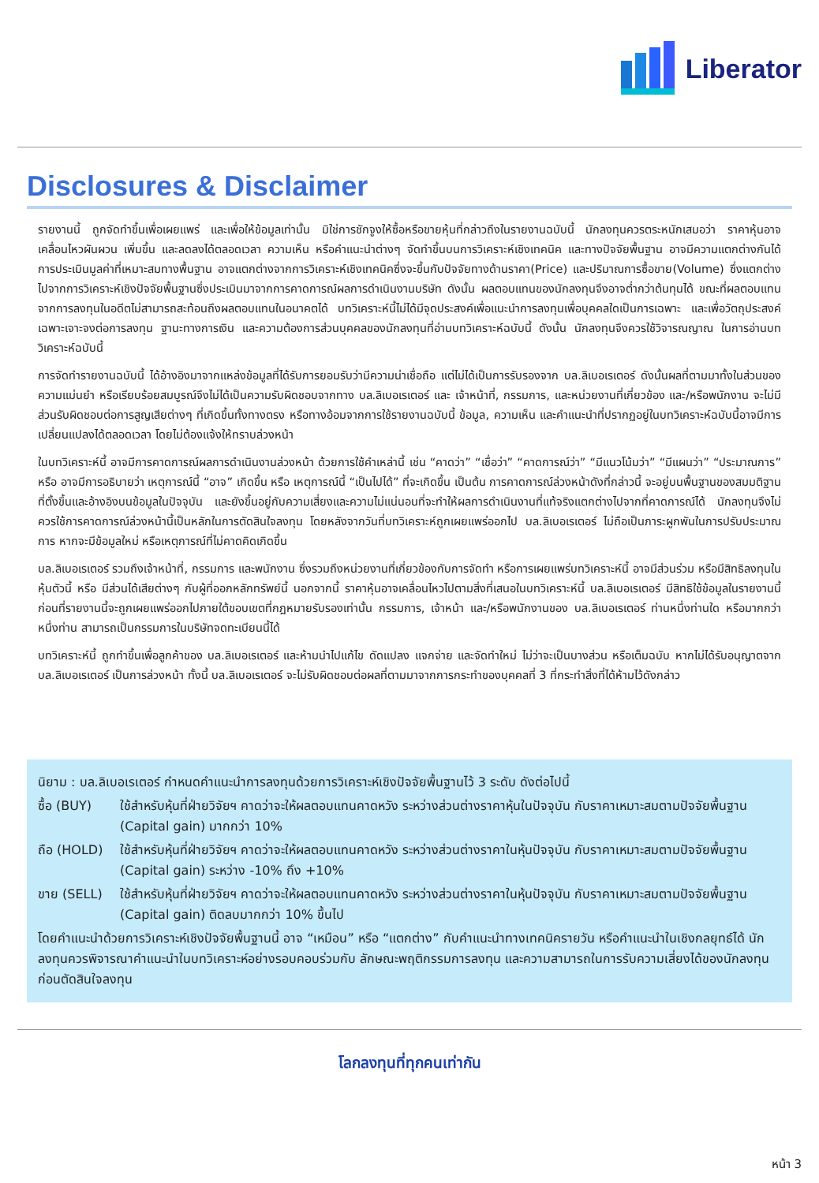Liberator
Disclosures & Disclaimer
รายงานนี้ ถูกจัดทำขึ้นเพื่อเผยแพร่ และเพื่อให้ข้อมูลเท่านั้น มิใช่การชักจูงให้ซื้อหรือขายหุ้นที่กล่าวถึงในรายงานฉบับนี้ นักลงทุนควรตระหนักเสมอว่า ราคาหุ้นอาจเคลื่อนไหวผันผวน เพิ่มขึ้น และลดลงได้ตลอดเวลา ความเห็น หรือคำแนะนำต่างๆ จัดทำขึ้นบนการวิเคราะห์เชิงเทคนิค และทางปัจจัยพื้นฐาน อาจมีความแตกต่างกันได้ การประเมินมูลค่าที่เหมาะสมทางพื้นฐาน อาจแตกต่างจากการวิเคราะห์เชิงเทคนิคซึ่งจะขึ้นกับปัจจัยทางด้านราคา(Price) และปริมาณการซื้อขาย(Volume) ซึ่งแตกต่างไปจากการวิเคราะห์เชิงปัจจัยพื้นฐานซึ่งประเมินมาจากการคาดการณ์ผลการดำเนินงานบริษัท ดังนั้น ผลตอบแทนของนักลงทุนจึงอาจต่ำกว่าต้นทุนได้ ขณะที่ผลตอบแทนจากการลงทุนในอดีตไม่สามารถสะท้อนถึงผลตอบแทนในอนาคตได้ บทวิเคราะห์นี้ไม่ได้มีจุดประสงค์เพื่อแนะนำการลงทุนเพื่อบุคคลใดเป็นการเฉพาะ และเพื่อวัตถุประสงค์เฉพาะเจาะจงต่อการลงทุน ฐานะทางการเงิน และความต้องการส่วนบุคคลของนักลงทุนที่อ่านบทวิเคราะห์ฉบับนี้ ดังนั้น นักลงทุนจึงควรใช้วิจารณญาณ ในการอ่านบทวิเคราะห์ฉบับนี้
การจัดทำรายงานฉบับนี้ ได้อ้างอิงมาจากแหล่งข้อมูลที่ได้รับการยอมรับว่ามีความน่าเชื่อถือ แต่ไม่ได้เป็นการรับรองจาก บล.ลิเบอเรเตอร์ ดังนั้นผลที่ตามมาทั้งในส่วนของความแม่นยำ หรือเรียบร้อยสมบูรณ์จึงไม่ได้เป็นความรับผิดชอบจากทาง บล.ลิเบอเรเตอร์ และ เจ้าหน้าที่, กรรมการ, และหน่วยงานที่เกี่ยวข้อง และ/หรือพนักงาน จะไม่มีส่วนรับผิดชอบต่อการสูญเสียต่างๆ ที่เกิดขึ้นทั้งทางตรง หรือทางอ้อมจากการใช้รายงานฉบับนี้ ข้อมูล, ความเห็น และคำแนะนำที่ปรากฏอยู่ในบทวิเคราะห์ฉบับนี้อาจมีการเปลี่ยนแปลงได้ตลอดเวลา โดยไม่ต้องแจ้งให้ทราบล่วงหน้า
ในบทวิเคราะห์นี้ อาจมีการคาดการณ์ผลการดำเนินงานล่วงหน้า ด้วยการใช้คำเหล่านี้ เช่น “คาดว่า” “เชื่อว่า” “คาดการณ์ว่า” “มีแนวโน้มว่า” “มีแผนว่า” “ประมาณการ” หรือ อาจมีการอธิบายว่า เหตุการณ์นี้ “อาจ” เกิดขึ้น หรือ เหตุการณ์นี้ “เป็นไปได้” ที่จะเกิดขึ้น เป็นต้น การคาดการณ์ล่วงหน้าดังที่กล่าวนี้ จะอยู่บนพื้นฐานของสมมติฐานที่ตั้งขึ้นและอ้างอิงบนข้อมูลในปัจจุบัน และยังขึ้นอยู่กับความเสี่ยงและความไม่แน่นอนที่จะทำให้ผลการดำเนินงานที่แท้จริงแตกต่างไปจากที่คาดการณ์ได้ นักลงทุนจึงไม่ควรใช้การคาดการณ์ล่วงหน้านี้เป็นหลักในการตัดสินใจลงทุน โดยหลังจากวันที่บทวิเคราะห์ถูกเผยแพร่ออกไป บล.ลิเบอเรเตอร์ ไม่ถือเป็นภาระผูกพันในการปรับประมาณการ หากจะมีข้อมูลใหม่ หรือเหตุการณ์ที่ไม่คาดคิดเกิดขึ้น
บล.ลิเบอเรเตอร์ รวมถึงเจ้าหน้าที่, กรรมการ และพนักงาน ซึ่งรวมถึงหน่วยงานที่เกี่ยวข้องกับการจัดทำ หรือการเผยแพร่บทวิเคราะห์นี้ อาจมีส่วนร่วม หรือมีสิทธิลงทุนในหุ้นตัวนี้ หรือ มีส่วนได้เสียต่างๆ กับผู้ที่ออกหลักทรัพย์นี้ นอกจากนี้ ราคาหุ้นอาจเคลื่อนไหวไปตามสิ่งที่เสนอในบทวิเคราะห์นี้ บล.ลิเบอเรเตอร์ มีสิทธิใช้ข้อมูลในรายงานนี้ ก่อนที่รายงานนี้จะถูกเผยแพร่ออกไปภายใต้ขอบเขตที่กฎหมายรับรองเท่านั้น กรรมการ, เจ้าหน้า และ/หรือพนักงานของ บล.ลิเบอเรเตอร์ ท่านหนึ่งท่านใด หรือมากกว่าหนึ่งท่าน สามารถเป็นกรรมการในบริษัทจดทะเบียนนี้ได้
บทวิเคราะห์นี้ ถูกทำขึ้นเพื่อลูกค้าของ บล.ลิเบอเรเตอร์ และห้ามนำไปแก้ไข ดัดแปลง แจกจ่าย และจัดทำใหม่ ไม่ว่าจะเป็นบางส่วน หรือเต็มฉบับ หากไม่ได้รับอนุญาตจาก บล.ลิเบอเรเตอร์ เป็นการล่วงหน้า ทั้งนี้ บล.ลิเบอเรเตอร์ จะไม่รับผิดชอบต่อผลที่ตามมาจากการกระทำของบุคคลที่ 3 ที่กระทำสิ่งที่ได้ห้ามไว้ดังกล่าว
นิยาม : บล.ลิเบอเรเตอร์ กำหนดคำแนะนำการลงทุนด้วยการวิเคราะห์เชิงปัจจัยพื้นฐานไว้ 3 ระดับ ดังต่อไปนี้
ซื้อ (BUY) ใช้สำหรับหุ้นที่ฝ่ายวิจัยฯ คาดว่าจะให้ผลตอบแทนคาดหวัง ระหว่างส่วนต่างราคาหุ้นในปัจจุบัน กับราคาเหมาะสมตามปัจจัยพื้นฐาน (Capital gain) มากกว่า 10%
ถือ (HOLD) ใช้สำหรับหุ้นที่ฝ่ายวิจัยฯ คาดว่าจะให้ผลตอบแทนคาดหวัง ระหว่างส่วนต่างราคาในหุ้นปัจจุบัน กับราคาเหมาะสมตามปัจจัยพื้นฐาน (Capital gain) ระหว่าง -10% ถึง +10%
ขาย (SELL) ใช้สำหรับหุ้นที่ฝ่ายวิจัยฯ คาดว่าจะให้ผลตอบแทนคาดหวัง ระหว่างส่วนต่างราคาในหุ้นปัจจุบัน กับราคาเหมาะสมตามปัจจัยพื้นฐาน (Capital gain) ติดลบมากกว่า 10% ขึ้นไป
โดยคำแนะนำด้วยการวิเคราะห์เชิงปัจจัยพื้นฐานนี้ อาจ “เหมือน” หรือ “แตกต่าง” กับคำแนะนำทางเทคนิครายวัน หรือคำแนะนำในเชิงกลยุทธ์ได้ นักลงทุนควรพิจารณาคำแนะนำในบทวิเคราะห์อย่างรอบคอบร่วมกับ ลักษณะพฤติกรรมการลงทุน และความสามารถในการรับความเสี่ยงได้ของนักลงทุน ก่อนตัดสินใจลงทุน
โลกลงทุนที่ทุกคนเท่ากัน
หน้า 3